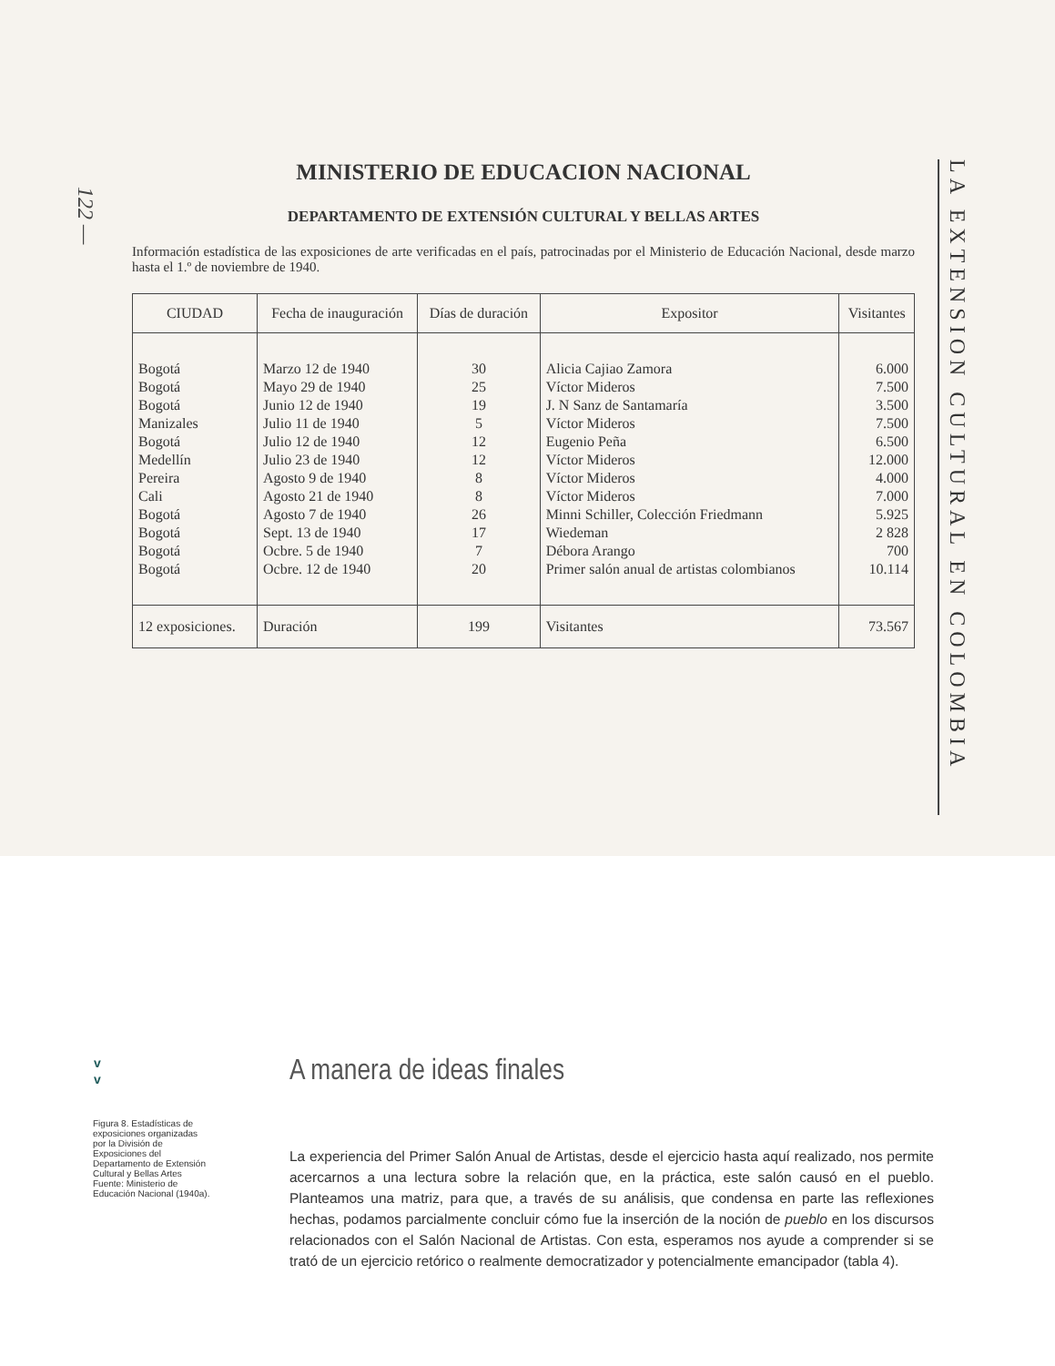122 —
MINISTERIO DE EDUCACION NACIONAL
DEPARTAMENTO DE EXTENSIÓN CULTURAL Y BELLAS ARTES
Información estadística de las exposiciones de arte verificadas en el país, patrocinadas por el Ministerio de Educación Nacional, desde marzo hasta el 1.º de noviembre de 1940.
| CIUDAD | Fecha de inauguración | Días de duración | Expositor | Visitantes |
| --- | --- | --- | --- | --- |
| Bogotá | Marzo 12 de 1940 | 30 | Alicia Cajiao Zamora | 6.000 |
| Bogotá | Mayo 29 de 1940 | 25 | Víctor Mideros | 7.500 |
| Bogotá | Junio 12 de 1940 | 19 | J. N Sanz de Santamaría | 3.500 |
| Manizales | Julio 11 de 1940 | 5 | Víctor Mideros | 7.500 |
| Bogotá | Julio 12 de 1940 | 12 | Eugenio Peña | 6.500 |
| Medellín | Julio 23 de 1940 | 12 | Víctor Mideros | 12.000 |
| Pereira | Agosto 9 de 1940 | 8 | Víctor Mideros | 4.000 |
| Cali | Agosto 21 de 1940 | 8 | Víctor Mideros | 7.000 |
| Bogotá | Agosto 7 de 1940 | 26 | Minni Schiller, Colección Friedmann | 5.925 |
| Bogotá | Sept. 13 de 1940 | 17 | Wiedeman | 2 828 |
| Bogotá | Ocbre. 5 de 1940 | 7 | Débora Arango | 700 |
| Bogotá | Ocbre. 12 de 1940 | 20 | Primer salón anual de artistas colombianos | 10.114 |
| 12 exposiciones. | Duración | 199 | Visitantes | 73.567 |
LA EXTENSION CULTURAL EN COLOMBIA
v
v
Figura 8. Estadísticas de exposiciones organizadas por la División de Exposiciones del Departamento de Extensión Cultural y Bellas Artes
Fuente: Ministerio de Educación Nacional (1940a).
A manera de ideas finales
La experiencia del Primer Salón Anual de Artistas, desde el ejercicio hasta aquí realizado, nos permite acercarnos a una lectura sobre la relación que, en la práctica, este salón causó en el pueblo. Planteamos una matriz, para que, a través de su análisis, que condensa en parte las reflexiones hechas, podamos parcialmente concluir cómo fue la inserción de la noción de pueblo en los discursos relacionados con el Salón Nacional de Artistas. Con esta, esperamos nos ayude a comprender si se trató de un ejercicio retórico o realmente democratizador y potencialmente emancipador (tabla 4).